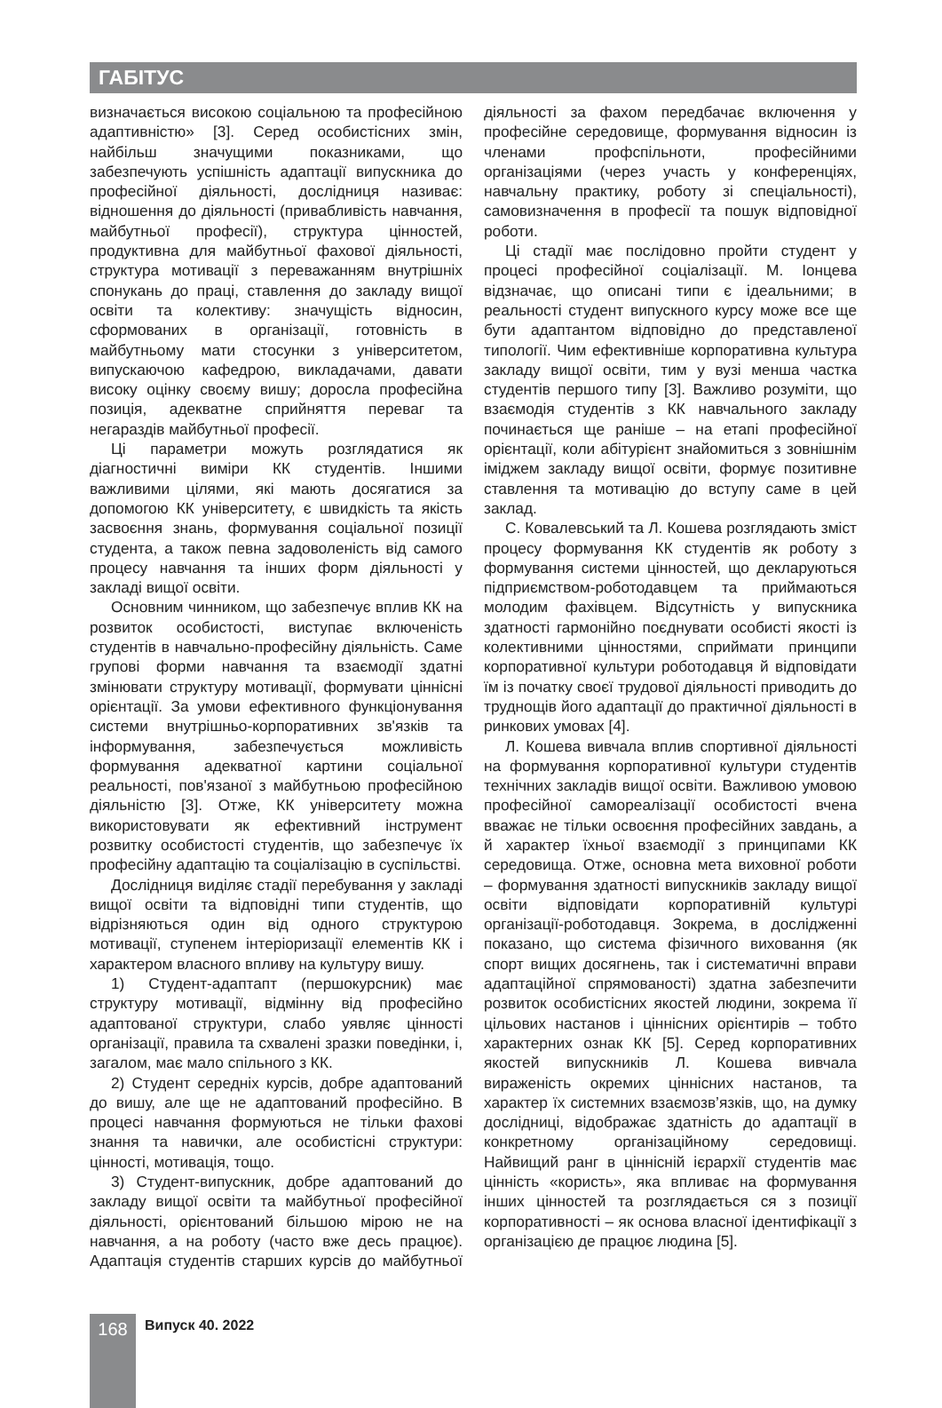ГАБІТУС
визначається високою соціальною та професійною адаптивністю» [3]. Серед особистісних змін, найбільш значущими показниками, що забезпечують успішність адаптації випускника до професійної діяльності, дослідниця називає: відношення до діяльності (привабливість навчання, майбутньої професії), структура цінностей, продуктивна для майбутньої фахової діяльності, структура мотивації з переважанням внутрішніх спонукань до праці, ставлення до закладу вищої освіти та колективу: значущість відносин, сформованих в організації, готовність в майбутньому мати стосунки з університетом, випускаючою кафедрою, викладачами, давати високу оцінку своєму вишу; доросла професійна позиція, адекватне сприйняття переваг та негараздів майбутньої професії.
Ці параметри можуть розглядатися як діагностичні виміри КК студентів. Іншими важливими цілями, які мають досягатися за допомогою КК університету, є швидкість та якість засвоєння знань, формування соціальної позиції студента, а також певна задоволеність від самого процесу навчання та інших форм діяльності у закладі вищої освіти.
Основним чинником, що забезпечує вплив КК на розвиток особистості, виступає включеність студентів в навчально-професійну діяльність. Саме групові форми навчання та взаємодії здатні змінювати структуру мотивації, формувати ціннісні орієнтації. За умови ефективного функціонування системи внутрішньо-корпоративних зв'язків та інформування, забезпечується можливість формування адекватної картини соціальної реальності, пов'язаної з майбутньою професійною діяльністю [3]. Отже, КК університету можна використовувати як ефективний інструмент розвитку особистості студентів, що забезпечує їх професійну адаптацію та соціалізацію в суспільстві.
Дослідниця виділяє стадії перебування у закладі вищої освіти та відповідні типи студентів, що відрізняються один від одного структурою мотивації, ступенем інтеріоризації елементів КК і характером власного впливу на культуру вишу.
1) Студент-адаптапт (першокурсник) має структуру мотивації, відмінну від професійно адаптованої структури, слабо уявляє цінності організації, правила та схвалені зразки поведінки, і, загалом, має мало спільного з КК.
2) Студент середніх курсів, добре адаптований до вишу, але ще не адаптований професійно. В процесі навчання формуються не тільки фахові знання та навички, але особистісні структури: цінності, мотивація, тощо.
3) Студент-випускник, добре адаптований до закладу вищої освіти та майбутньої професійної діяльності, орієнтований більшою мірою не на навчання, а на роботу (часто вже десь працює). Адаптація студентів старших курсів до майбутньої діяльності за фахом передбачає включення у професійне середовище, формування відносин із членами профспільноти, професійними організаціями (через участь у конференціях, навчальну практику, роботу зі спеціальності), самовизначення в професії та пошук відповідної роботи.
Ці стадії має послідовно пройти студент у процесі професійної соціалізації. М. Іонцева відзначає, що описані типи є ідеальними; в реальності студент випускного курсу може все ще бути адаптантом відповідно до представленої типології. Чим ефективніше корпоративна культура закладу вищої освіти, тим у вузі менша частка студентів першого типу [3]. Важливо розуміти, що взаємодія студентів з КК навчального закладу починається ще раніше – на етапі професійної орієнтації, коли абітурієнт знайомиться з зовнішнім іміджем закладу вищої освіти, формує позитивне ставлення та мотивацію до вступу саме в цей заклад.
С. Ковалевський та Л. Кошева розглядають зміст процесу формування КК студентів як роботу з формування системи цінностей, що декларуються підприємством-роботодавцем та приймаються молодим фахівцем. Відсутність у випускника здатності гармонійно поєднувати особисті якості із колективними цінностями, сприймати принципи корпоративної культури роботодавця й відповідати їм із початку своєї трудової діяльності приводить до труднощів його адаптації до практичної діяльності в ринкових умовах [4].
Л. Кошева вивчала вплив спортивної діяльності на формування корпоративної культури студентів технічних закладів вищої освіти. Важливою умовою професійної самореалізації особистості вчена вважає не тільки освоєння професійних завдань, а й характер їхньої взаємодії з принципами КК середовища. Отже, основна мета виховної роботи – формування здатності випускників закладу вищої освіти відповідати корпоративній культурі організації-роботодавця. Зокрема, в дослідженні показано, що система фізичного виховання (як спорт вищих досягнень, так і систематичні вправи адаптаційної спрямованості) здатна забезпечити розвиток особистісних якостей людини, зокрема її цільових настанов і ціннісних орієнтирів – тобто характерних ознак КК [5]. Серед корпоративних якостей випускників Л. Кошева вивчала вираженість окремих ціннісних настанов, та характер їх системних взаємозв’язків, що, на думку дослідниці, відображає здатність до адаптації в конкретному організаційному середовищі. Найвищий ранг в ціннісній ієрархії студентів має цінність «користь», яка впливає на формування інших цінностей та розглядається ся з позиції корпоративності – як основа власної ідентифікації з організацією де працює людина [5].
168
Випуск 40. 2022